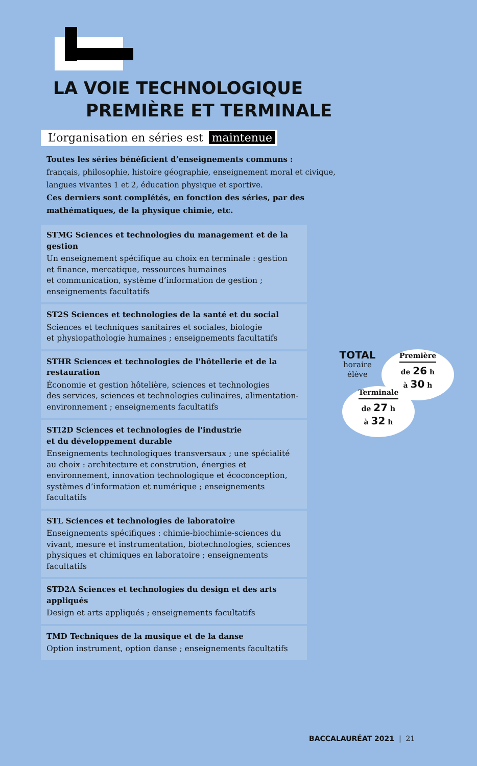LA VOIE TECHNOLOGIQUE
PREMIÈRE ET TERMINALE
L’organisation en séries est maintenue
Toutes les séries bénéficient d’enseignements communs :
français, philosophie, histoire géographie, enseignement moral et civique, langues vivantes 1 et 2, éducation physique et sportive.
Ces derniers sont complétés, en fonction des séries, par des mathématiques, de la physique chimie, etc.
STMG Sciences et technologies du management et de la gestion
Un enseignement spécifique au choix en terminale : gestion
et finance, mercatique, ressources humaines
et communication, système d’information de gestion ;
enseignements facultatifs
ST2S Sciences et technologies de la santé et du social
Sciences et techniques sanitaires et sociales, biologie
et physiopathologie humaines ; enseignements facultatifs
STHR Sciences et technologies de l'hôtellerie et de la restauration
Économie et gestion hôtelière, sciences et technologies
des services, sciences et technologies culinaires, alimentation-environnement ; enseignements facultatifs
STI2D Sciences et technologies de l'industrie
et du développement durable
Enseignements technologiques transversaux ; une spécialité au choix : architecture et constrution, énergies et environnement, innovation technologique et écoconception, systèmes d’information et numérique ; enseignements facultatifs
STL Sciences et technologies de laboratoire
Enseignements spécifiques : chimie-biochimie-sciences du vivant, mesure et instrumentation, biotechnologies, sciences physiques et chimiques en laboratoire ; enseignements facultatifs
STD2A Sciences et technologies du design et des arts appliqués
Design et arts appliqués ; enseignements facultatifs
TMD Techniques de la musique et de la danse
Option instrument, option danse ; enseignements facultatifs
TOTAL
horaire
élève
Première
de 26 h
à 30 h
Terminale
de 27 h
à 32 h
BACCALAURÉAT 2021 | 21